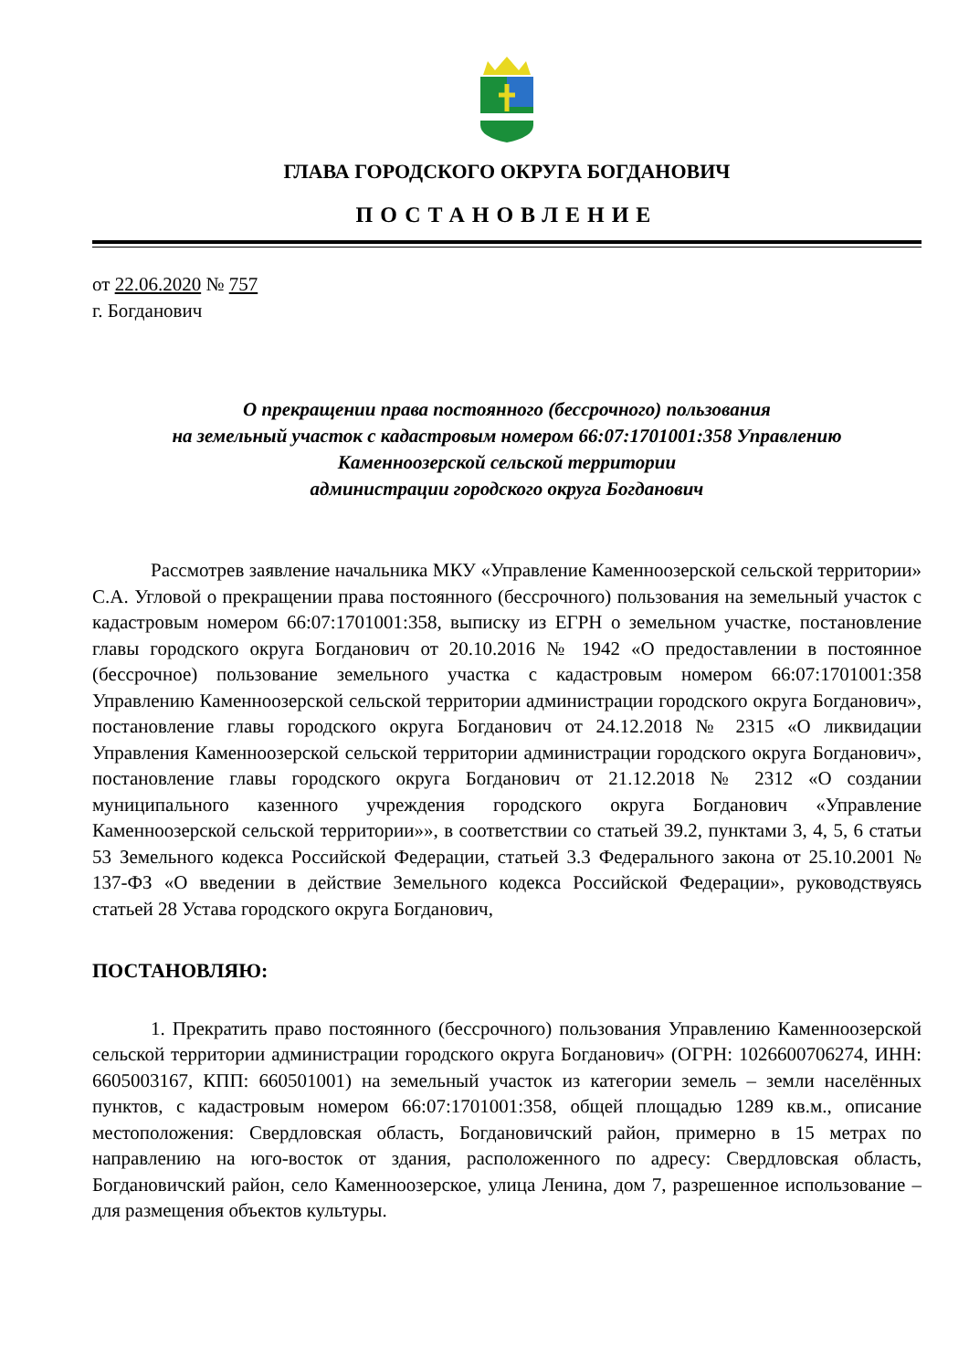ГЛАВА ГОРОДСКОГО ОКРУГА БОГДАНОВИЧ
ПОСТАНОВЛЕНИЕ
от 22.06.2020 № 757
г. Богданович
О прекращении права постоянного (бессрочного) пользования
на земельный участок с кадастровым номером 66:07:1701001:358 Управлению
Каменноозерской сельской территории
администрации городского округа Богданович
Рассмотрев заявление начальника МКУ «Управление Каменноозерской сельской территории» С.А. Угловой о прекращении права постоянного (бессрочного) пользования на земельный участок с кадастровым номером 66:07:1701001:358, выписку из ЕГРН о земельном участке, постановление главы городского округа Богданович от 20.10.2016 № 1942 «О предоставлении в постоянное (бессрочное) пользование земельного участка с кадастровым номером 66:07:1701001:358 Управлению Каменноозерской сельской территории администрации городского округа Богданович», постановление главы городского округа Богданович от 24.12.2018 № 2315 «О ликвидации Управления Каменноозерской сельской территории администрации городского округа Богданович», постановление главы городского округа Богданович от 21.12.2018 № 2312 «О создании муниципального казенного учреждения городского округа Богданович «Управление Каменноозерской сельской территории»», в соответствии со статьей 39.2, пунктами 3, 4, 5, 6 статьи 53 Земельного кодекса Российской Федерации, статьей 3.3 Федерального закона от 25.10.2001 № 137-ФЗ «О введении в действие Земельного кодекса Российской Федерации», руководствуясь статьей 28 Устава городского округа Богданович,
ПОСТАНОВЛЯЮ:
1. Прекратить право постоянного (бессрочного) пользования Управлению Каменноозерской сельской территории администрации городского округа Богданович» (ОГРН: 1026600706274, ИНН: 6605003167, КПП: 660501001) на земельный участок из категории земель – земли населённых пунктов, с кадастровым номером 66:07:1701001:358, общей площадью 1289 кв.м., описание местоположения: Свердловская область, Богдановичский район, примерно в 15 метрах по направлению на юго-восток от здания, расположенного по адресу: Свердловская область, Богдановичский район, село Каменноозерское, улица Ленина, дом 7, разрешенное использование – для размещения объектов культуры.